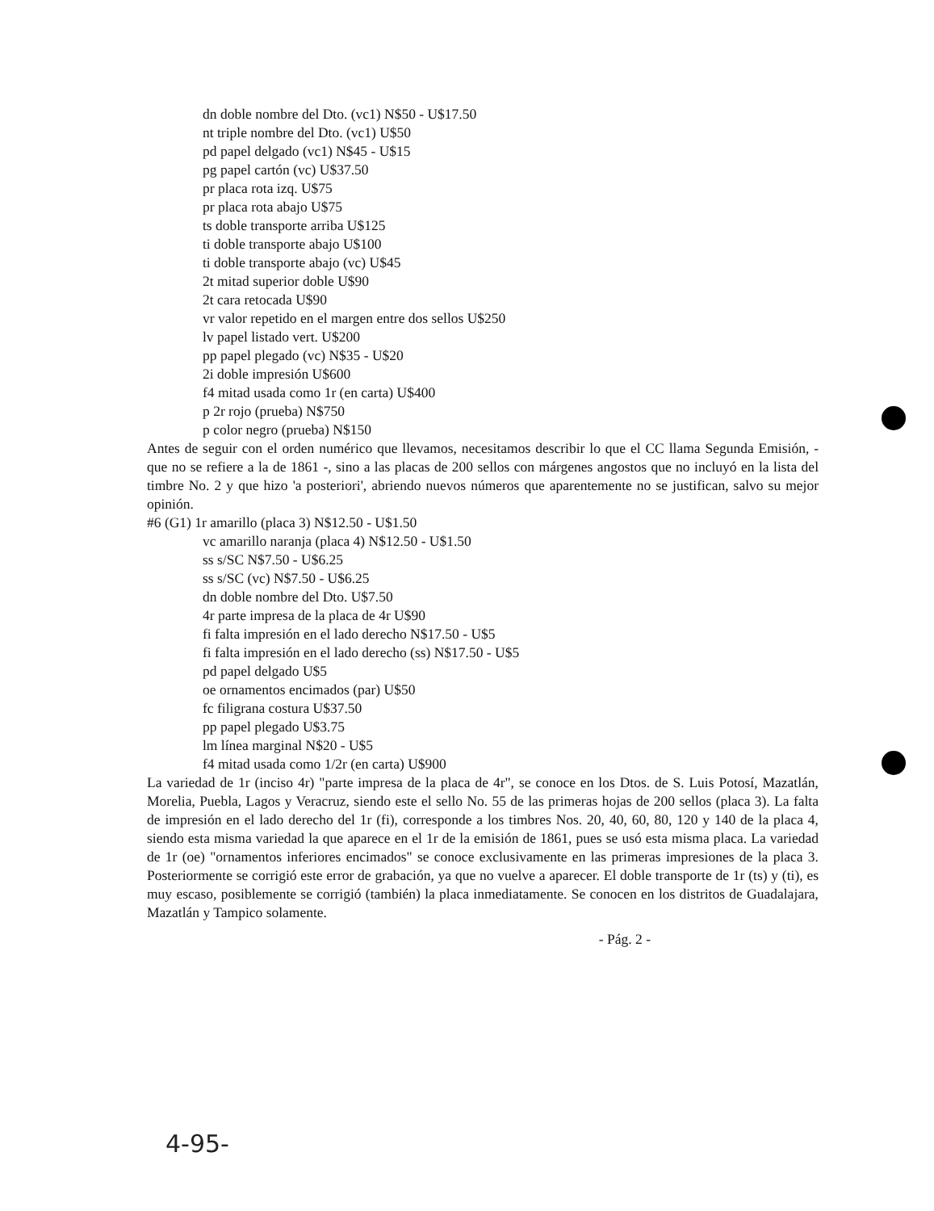dn doble nombre del Dto. (vc1) N$50 - U$17.50
nt triple nombre del Dto. (vc1) U$50
pd papel delgado (vc1) N$45 - U$15
pg papel cartón (vc) U$37.50
pr placa rota izq. U$75
pr placa rota abajo U$75
ts doble transporte arriba U$125
ti doble transporte abajo U$100
ti doble transporte abajo (vc) U$45
2t mitad superior doble U$90
2t cara retocada U$90
vr valor repetido en el margen entre dos sellos U$250
lv papel listado vert. U$200
pp papel plegado (vc) N$35 - U$20
2i doble impresión U$600
f4 mitad usada como 1r (en carta) U$400
p 2r rojo (prueba) N$750
p color negro (prueba) N$150
Antes de seguir con el orden numérico que llevamos, necesitamos describir lo que el CC llama Segunda Emisión, - que no se refiere a la de 1861 -, sino a las placas de 200 sellos con márgenes angostos que no incluyó en la lista del timbre No. 2 y que hizo 'a posteriori', abriendo nuevos números que aparentemente no se justifican, salvo su mejor opinión.
#6 (G1) 1r amarillo (placa 3) N$12.50 - U$1.50
vc amarillo naranja (placa 4) N$12.50 - U$1.50
ss s/SC N$7.50 - U$6.25
ss s/SC (vc) N$7.50 - U$6.25
dn doble nombre del Dto. U$7.50
4r parte impresa de la placa de 4r U$90
fi falta impresión en el lado derecho N$17.50 - U$5
fi falta impresión en el lado derecho (ss) N$17.50 - U$5
pd papel delgado U$5
oe ornamentos encimados (par) U$50
fc filigrana costura U$37.50
pp papel plegado U$3.75
lm línea marginal N$20 - U$5
f4 mitad usada como 1/2r (en carta) U$900
La variedad de 1r (inciso 4r) "parte impresa de la placa de 4r", se conoce en los Dtos. de S. Luis Potosí, Mazatlán, Morelia, Puebla, Lagos y Veracruz, siendo este el sello No. 55 de las primeras hojas de 200 sellos (placa 3). La falta de impresión en el lado derecho del 1r (fi), corresponde a los timbres Nos. 20, 40, 60, 80, 120 y 140 de la placa 4, siendo esta misma variedad la que aparece en el 1r de la emisión de 1861, pues se usó esta misma placa. La variedad de 1r (oe) "ornamentos inferiores encimados" se conoce exclusivamente en las primeras impresiones de la placa 3. Posteriormente se corrigió este error de grabación, ya que no vuelve a aparecer. El doble transporte de 1r (ts) y (ti), es muy escaso, posiblemente se corrigió (también) la placa inmediatamente. Se conocen en los distritos de Guadalajara, Mazatlán y Tampico solamente.
- Pág. 2 -
4-95-